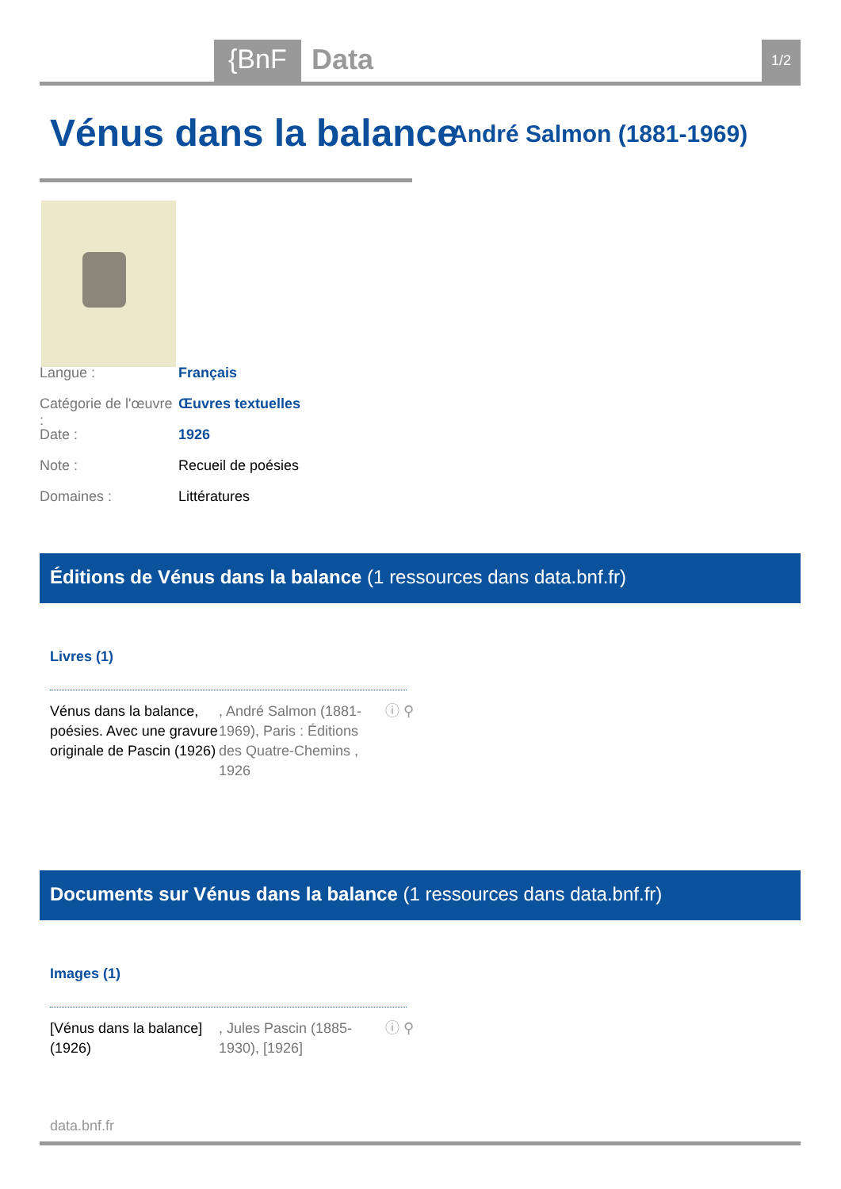{BnF Data 1/2
Vénus dans la balance André Salmon (1881-1969)
Langue : Français
Catégorie de l'œuvre : Œuvres textuelles
Date : 1926
Note : Recueil de poésies
Domaines : Littératures
Éditions de Vénus dans la balance (1 ressources dans data.bnf.fr)
Livres (1)
Vénus dans la balance, poésies. Avec une gravure originale de Pascin (1926)
, André Salmon (1881-1969), Paris : Éditions des Quatre-Chemins , 1926
ⓘ ⚲
Documents sur Vénus dans la balance (1 ressources dans data.bnf.fr)
Images (1)
[Vénus dans la balance] (1926)
, Jules Pascin (1885-1930), [1926]
ⓘ ⚲
data.bnf.fr